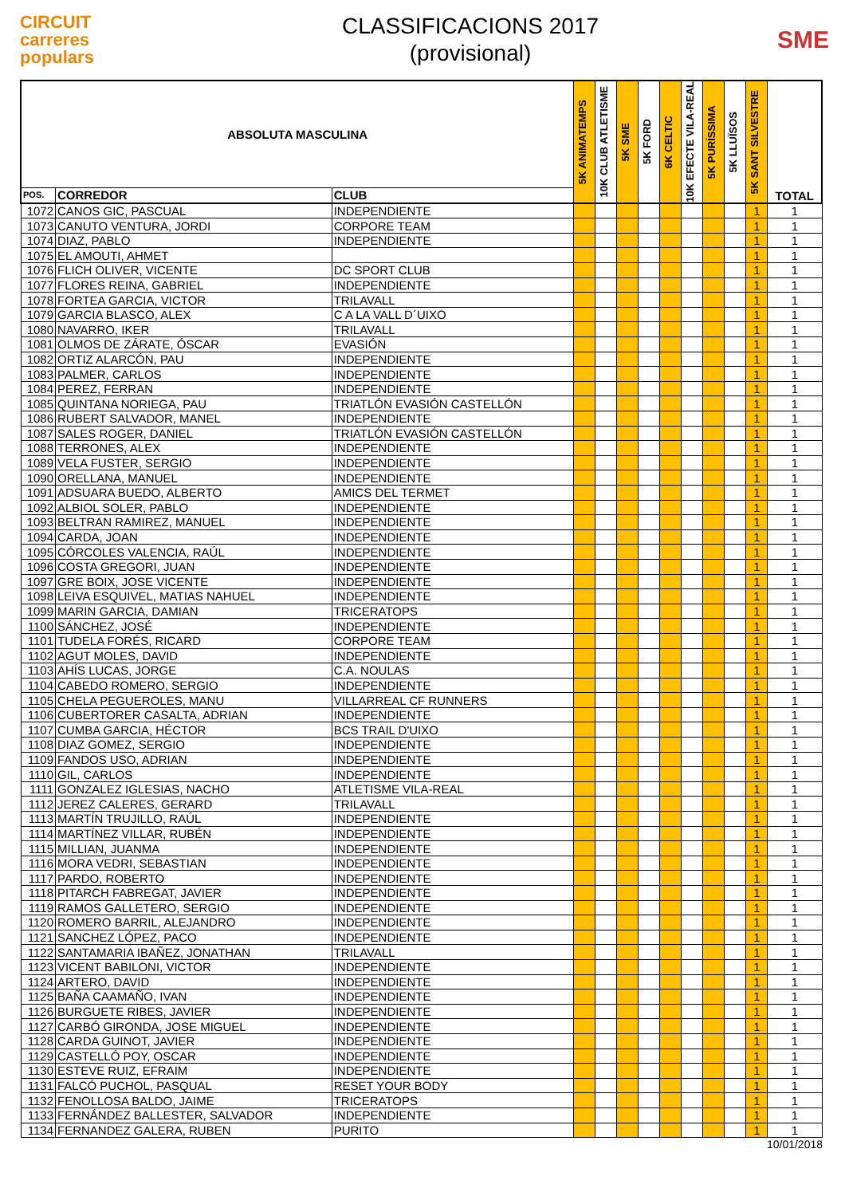CIRCUIT
carreres
populars
CLASSIFICACIONS 2017
(provisional)
SME
| ABSOLUTA MASCULINA | | | 5K ANIMATEMPS | 10K CLUB ATLETISME | 5K SME | 5K FORD | 6K CELTIC | 10K EFECTE VILA-REAL | 5K PURÍSSIMA | 5K LLUÏSOS | 5K SANT SILVESTRE | TOTAL |
| --- | --- | --- | --- | --- | --- | --- | --- | --- | --- | --- | --- | --- |
| POS. | CORREDOR | CLUB | | | | | | | | | | |
| 1072 | CANOS GIC, PASCUAL | INDEPENDIENTE | | | | | | | | | 1 | 1 |
| 1073 | CANUTO VENTURA, JORDI | CORPORE TEAM | | | | | | | | | 1 | 1 |
| 1074 | DIAZ, PABLO | INDEPENDIENTE | | | | | | | | | 1 | 1 |
| 1075 | EL AMOUTI, AHMET | | | | | | | | | | 1 | 1 |
| 1076 | FLICH OLIVER, VICENTE | DC SPORT CLUB | | | | | | | | | 1 | 1 |
| 1077 | FLORES REINA, GABRIEL | INDEPENDIENTE | | | | | | | | | 1 | 1 |
| 1078 | FORTEA GARCIA, VICTOR | TRILAVALL | | | | | | | | | 1 | 1 |
| 1079 | GARCIA BLASCO, ALEX | C A LA VALL D´UIXO | | | | | | | | | 1 | 1 |
| 1080 | NAVARRO, IKER | TRILAVALL | | | | | | | | | 1 | 1 |
| 1081 | OLMOS DE ZÁRATE, ÓSCAR | EVASIÓN | | | | | | | | | 1 | 1 |
| 1082 | ORTIZ ALARCÓN, PAU | INDEPENDIENTE | | | | | | | | | 1 | 1 |
| 1083 | PALMER, CARLOS | INDEPENDIENTE | | | | | | | | | 1 | 1 |
| 1084 | PEREZ, FERRAN | INDEPENDIENTE | | | | | | | | | 1 | 1 |
| 1085 | QUINTANA NORIEGA, PAU | TRIATLÓN EVASIÓN CASTELLÓN | | | | | | | | | 1 | 1 |
| 1086 | RUBERT SALVADOR, MANEL | INDEPENDIENTE | | | | | | | | | 1 | 1 |
| 1087 | SALES ROGER, DANIEL | TRIATLÓN EVASIÓN CASTELLÓN | | | | | | | | | 1 | 1 |
| 1088 | TERRONES, ALEX | INDEPENDIENTE | | | | | | | | | 1 | 1 |
| 1089 | VELA FUSTER, SERGIO | INDEPENDIENTE | | | | | | | | | 1 | 1 |
| 1090 | ORELLANA, MANUEL | INDEPENDIENTE | | | | | | | | | 1 | 1 |
| 1091 | ADSUARA BUEDO, ALBERTO | AMICS DEL TERMET | | | | | | | | | 1 | 1 |
| 1092 | ALBIOL SOLER, PABLO | INDEPENDIENTE | | | | | | | | | 1 | 1 |
| 1093 | BELTRAN RAMIREZ, MANUEL | INDEPENDIENTE | | | | | | | | | 1 | 1 |
| 1094 | CARDA, JOAN | INDEPENDIENTE | | | | | | | | | 1 | 1 |
| 1095 | CÓRCOLES VALENCIA, RAÚL | INDEPENDIENTE | | | | | | | | | 1 | 1 |
| 1096 | COSTA GREGORI, JUAN | INDEPENDIENTE | | | | | | | | | 1 | 1 |
| 1097 | GRE BOIX, JOSE VICENTE | INDEPENDIENTE | | | | | | | | | 1 | 1 |
| 1098 | LEIVA ESQUIVEL, MATIAS NAHUEL | INDEPENDIENTE | | | | | | | | | 1 | 1 |
| 1099 | MARIN GARCIA, DAMIAN | TRICERATOPS | | | | | | | | | 1 | 1 |
| 1100 | SÁNCHEZ, JOSÉ | INDEPENDIENTE | | | | | | | | | 1 | 1 |
| 1101 | TUDELA FORÉS, RICARD | CORPORE TEAM | | | | | | | | | 1 | 1 |
| 1102 | AGUT MOLES, DAVID | INDEPENDIENTE | | | | | | | | | 1 | 1 |
| 1103 | AHÍS LUCAS, JORGE | C.A. NOULAS | | | | | | | | | 1 | 1 |
| 1104 | CABEDO ROMERO, SERGIO | INDEPENDIENTE | | | | | | | | | 1 | 1 |
| 1105 | CHELA PEGUEROLES, MANU | VILLARREAL CF RUNNERS | | | | | | | | | 1 | 1 |
| 1106 | CUBERTORER CASALTA, ADRIAN | INDEPENDIENTE | | | | | | | | | 1 | 1 |
| 1107 | CUMBA GARCIA, HÉCTOR | BCS TRAIL D'UIXO | | | | | | | | | 1 | 1 |
| 1108 | DIAZ GOMEZ, SERGIO | INDEPENDIENTE | | | | | | | | | 1 | 1 |
| 1109 | FANDOS USO, ADRIAN | INDEPENDIENTE | | | | | | | | | 1 | 1 |
| 1110 | GIL, CARLOS | INDEPENDIENTE | | | | | | | | | 1 | 1 |
| 1111 | GONZALEZ IGLESIAS, NACHO | ATLETISME VILA-REAL | | | | | | | | | 1 | 1 |
| 1112 | JEREZ CALERES, GERARD | TRILAVALL | | | | | | | | | 1 | 1 |
| 1113 | MARTÍN TRUJILLO, RAÚL | INDEPENDIENTE | | | | | | | | | 1 | 1 |
| 1114 | MARTÍNEZ VILLAR, RUBÉN | INDEPENDIENTE | | | | | | | | | 1 | 1 |
| 1115 | MILLIAN, JUANMA | INDEPENDIENTE | | | | | | | | | 1 | 1 |
| 1116 | MORA VEDRI, SEBASTIAN | INDEPENDIENTE | | | | | | | | | 1 | 1 |
| 1117 | PARDO, ROBERTO | INDEPENDIENTE | | | | | | | | | 1 | 1 |
| 1118 | PITARCH FABREGAT, JAVIER | INDEPENDIENTE | | | | | | | | | 1 | 1 |
| 1119 | RAMOS GALLETERO, SERGIO | INDEPENDIENTE | | | | | | | | | 1 | 1 |
| 1120 | ROMERO BARRIL, ALEJANDRO | INDEPENDIENTE | | | | | | | | | 1 | 1 |
| 1121 | SANCHEZ LÓPEZ, PACO | INDEPENDIENTE | | | | | | | | | 1 | 1 |
| 1122 | SANTAMARIA IBAÑEZ, JONATHAN | TRILAVALL | | | | | | | | | 1 | 1 |
| 1123 | VICENT BABILONI, VICTOR | INDEPENDIENTE | | | | | | | | | 1 | 1 |
| 1124 | ARTERO, DAVID | INDEPENDIENTE | | | | | | | | | 1 | 1 |
| 1125 | BAÑA CAAMAÑO, IVAN | INDEPENDIENTE | | | | | | | | | 1 | 1 |
| 1126 | BURGUETE RIBES, JAVIER | INDEPENDIENTE | | | | | | | | | 1 | 1 |
| 1127 | CARBÓ GIRONDA, JOSE MIGUEL | INDEPENDIENTE | | | | | | | | | 1 | 1 |
| 1128 | CARDA GUINOT, JAVIER | INDEPENDIENTE | | | | | | | | | 1 | 1 |
| 1129 | CASTELLÓ POY, OSCAR | INDEPENDIENTE | | | | | | | | | 1 | 1 |
| 1130 | ESTEVE RUIZ, EFRAIM | INDEPENDIENTE | | | | | | | | | 1 | 1 |
| 1131 | FALCÓ PUCHOL, PASQUAL | RESET YOUR BODY | | | | | | | | | 1 | 1 |
| 1132 | FENOLLOSA BALDO, JAIME | TRICERATOPS | | | | | | | | | 1 | 1 |
| 1133 | FERNÁNDEZ BALLESTER, SALVADOR | INDEPENDIENTE | | | | | | | | | 1 | 1 |
| 1134 | FERNANDEZ GALERA, RUBEN | PURITO | | | | | | | | | 1 | 1 |
10/01/2018